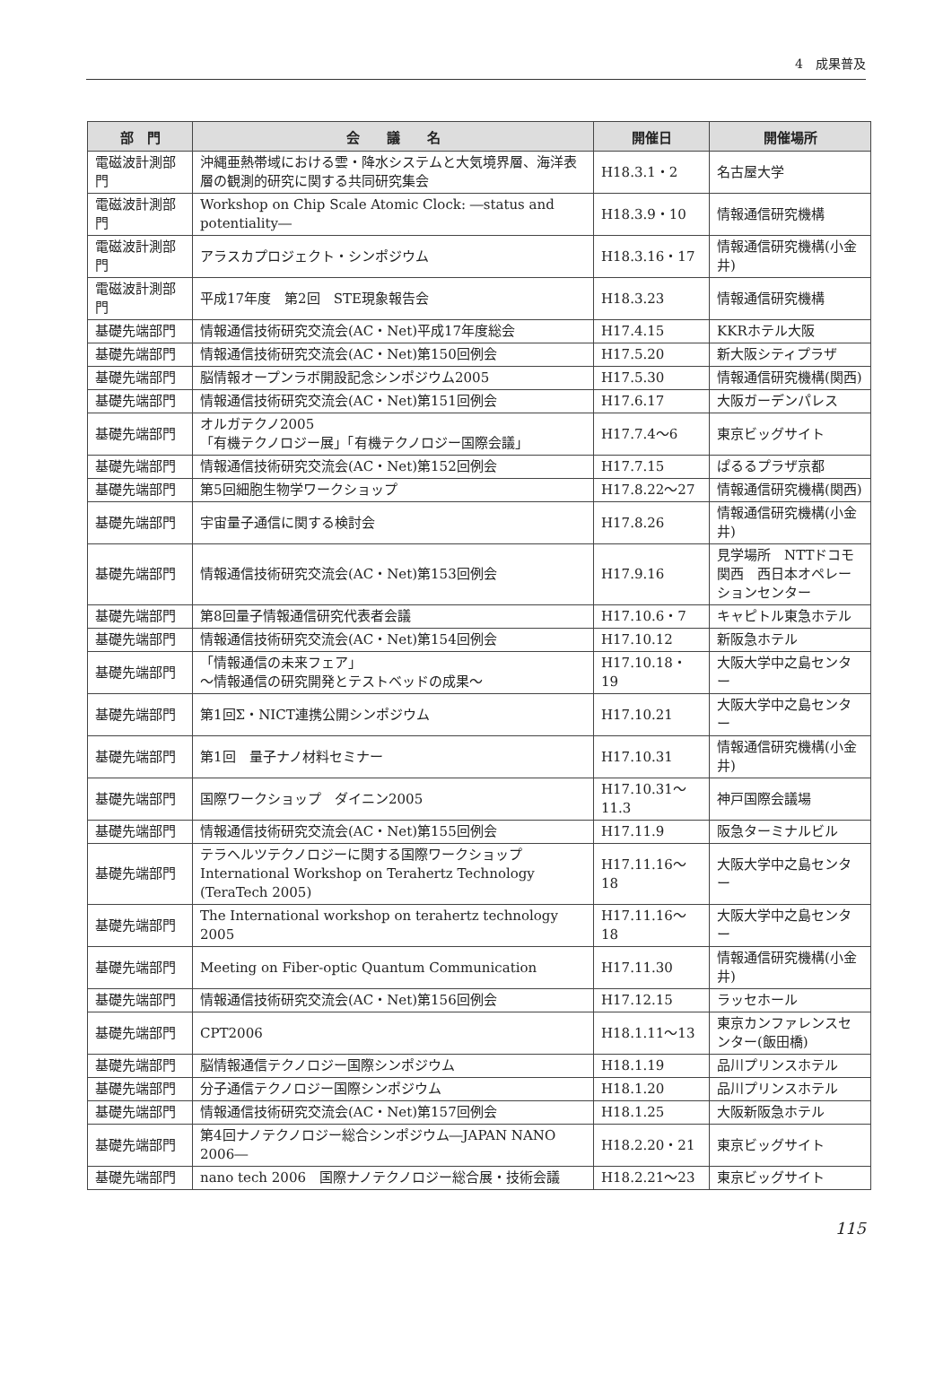4　成果普及
| 部 門 | 会 議 名 | 開催日 | 開催場所 |
| --- | --- | --- | --- |
| 電磁波計測部門 | 沖縄亜熱帯域における雲・降水システムと大気境界層、海洋表層の観測的研究に関する共同研究集会 | H18.3.1・2 | 名古屋大学 |
| 電磁波計測部門 | Workshop on Chip Scale Atomic Clock: ―status and potentiality― | H18.3.9・10 | 情報通信研究機構 |
| 電磁波計測部門 | アラスカプロジェクト・シンポジウム | H18.3.16・17 | 情報通信研究機構(小金井) |
| 電磁波計測部門 | 平成17年度 第2回 STE現象報告会 | H18.3.23 | 情報通信研究機構 |
| 基礎先端部門 | 情報通信技術研究交流会(AC・Net)平成17年度総会 | H17.4.15 | KKRホテル大阪 |
| 基礎先端部門 | 情報通信技術研究交流会(AC・Net)第150回例会 | H17.5.20 | 新大阪シティプラザ |
| 基礎先端部門 | 脳情報オープンラボ開設記念シンポジウム2005 | H17.5.30 | 情報通信研究機構(関西) |
| 基礎先端部門 | 情報通信技術研究交流会(AC・Net)第151回例会 | H17.6.17 | 大阪ガーデンパレス |
| 基礎先端部門 | オルガテクノ2005 「有機テクノロジー展」「有機テクノロジー国際会議」 | H17.7.4～6 | 東京ビッグサイト |
| 基礎先端部門 | 情報通信技術研究交流会(AC・Net)第152回例会 | H17.7.15 | ぱるるプラザ京都 |
| 基礎先端部門 | 第5回細胞生物学ワークショップ | H17.8.22～27 | 情報通信研究機構(関西) |
| 基礎先端部門 | 宇宙量子通信に関する検討会 | H17.8.26 | 情報通信研究機構(小金井) |
| 基礎先端部門 | 情報通信技術研究交流会(AC・Net)第153回例会 | H17.9.16 | 見学場所 NTTドコモ関西 西日本オペレーションセンター |
| 基礎先端部門 | 第8回量子情報通信研究代表者会議 | H17.10.6・7 | キャピトル東急ホテル |
| 基礎先端部門 | 情報通信技術研究交流会(AC・Net)第154回例会 | H17.10.12 | 新阪急ホテル |
| 基礎先端部門 | 「情報通信の未来フェア」 ～情報通信の研究開発とテストベッドの成果～ | H17.10.18・19 | 大阪大学中之島センター |
| 基礎先端部門 | 第1回Σ・NICT連携公開シンポジウム | H17.10.21 | 大阪大学中之島センター |
| 基礎先端部門 | 第1回 量子ナノ材料セミナー | H17.10.31 | 情報通信研究機構(小金井) |
| 基礎先端部門 | 国際ワークショップ ダイニン2005 | H17.10.31～11.3 | 神戸国際会議場 |
| 基礎先端部門 | 情報通信技術研究交流会(AC・Net)第155回例会 | H17.11.9 | 阪急ターミナルビル |
| 基礎先端部門 | テラヘルツテクノロジーに関する国際ワークショップ International Workshop on Terahertz Technology (TeraTech 2005) | H17.11.16～18 | 大阪大学中之島センター |
| 基礎先端部門 | The International workshop on terahertz technology 2005 | H17.11.16～18 | 大阪大学中之島センター |
| 基礎先端部門 | Meeting on Fiber-optic Quantum Communication | H17.11.30 | 情報通信研究機構(小金井) |
| 基礎先端部門 | 情報通信技術研究交流会(AC・Net)第156回例会 | H17.12.15 | ラッセホール |
| 基礎先端部門 | CPT2006 | H18.1.11～13 | 東京カンファレンスセンター(飯田橋) |
| 基礎先端部門 | 脳情報通信テクノロジー国際シンポジウム | H18.1.19 | 品川プリンスホテル |
| 基礎先端部門 | 分子通信テクノロジー国際シンポジウム | H18.1.20 | 品川プリンスホテル |
| 基礎先端部門 | 情報通信技術研究交流会(AC・Net)第157回例会 | H18.1.25 | 大阪新阪急ホテル |
| 基礎先端部門 | 第4回ナノテクノロジー総合シンポジウム―JAPAN NANO 2006― | H18.2.20・21 | 東京ビッグサイト |
| 基礎先端部門 | nano tech 2006 国際ナノテクノロジー総合展・技術会議 | H18.2.21～23 | 東京ビッグサイト |
115